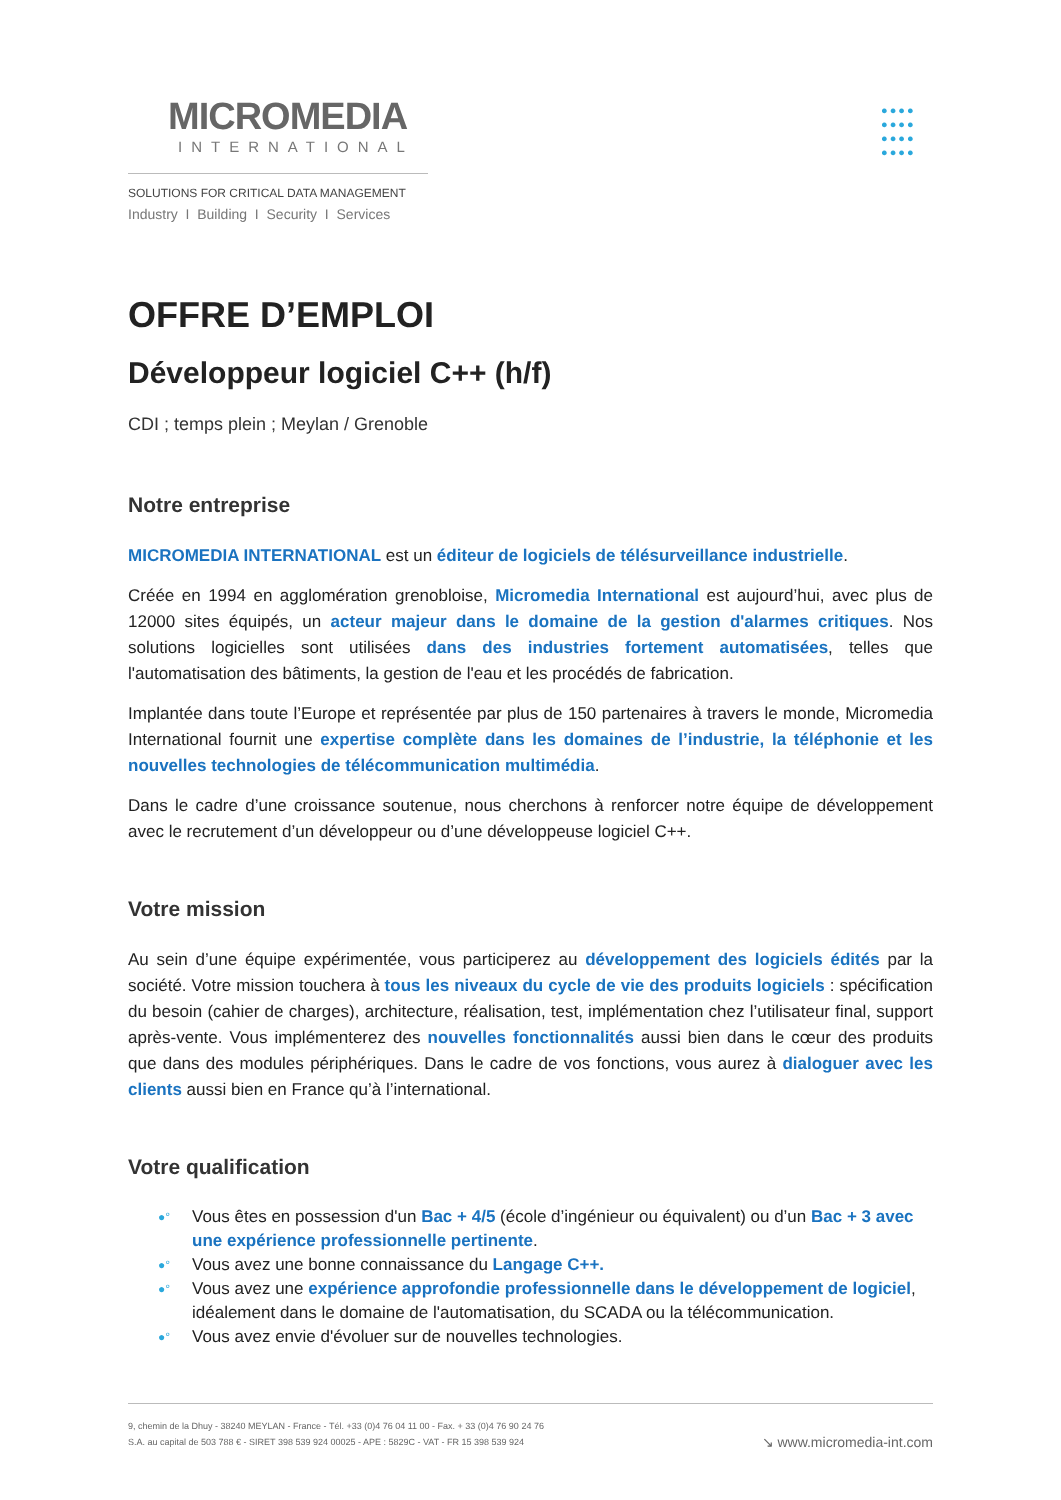MICROMEDIA
INTERNATIONAL
SOLUTIONS FOR CRITICAL DATA MANAGEMENT
Industry I Building I Security I Services
●●●●
●●●●
●●●●
●●●●
OFFRE D’EMPLOI
Développeur logiciel C++ (h/f)
CDI ; temps plein ; Meylan / Grenoble
Notre entreprise
MICROMEDIA INTERNATIONAL est un éditeur de logiciels de télésurveillance industrielle.
Créée en 1994 en agglomération grenobloise, Micromedia International est aujourd’hui, avec plus de 12000 sites équipés, un acteur majeur dans le domaine de la gestion d'alarmes critiques. Nos solutions logicielles sont utilisées dans des industries fortement automatisées, telles que l'automatisation des bâtiments, la gestion de l'eau et les procédés de fabrication.
Implantée dans toute l’Europe et représentée par plus de 150 partenaires à travers le monde, Micromedia International fournit une expertise complète dans les domaines de l’industrie, la téléphonie et les nouvelles technologies de télécommunication multimédia.
Dans le cadre d’une croissance soutenue, nous cherchons à renforcer notre équipe de développement avec le recrutement d’un développeur ou d’une développeuse logiciel C++.
Votre mission
Au sein d’une équipe expérimentée, vous participerez au développement des logiciels édités par la société. Votre mission touchera à tous les niveaux du cycle de vie des produits logiciels : spécification du besoin (cahier de charges), architecture, réalisation, test, implémentation chez l’utilisateur final, support après-vente. Vous implémenterez des nouvelles fonctionnalités aussi bien dans le cœur des produits que dans des modules périphériques. Dans le cadre de vos fonctions, vous aurez à dialoguer avec les clients aussi bien en France qu’à l’international.
Votre qualification
●° Vous êtes en possession d'un Bac + 4/5 (école d’ingénieur ou équivalent) ou d’un Bac + 3 avec une expérience professionnelle pertinente.
●° Vous avez une bonne connaissance du Langage C++.
●° Vous avez une expérience approfondie professionnelle dans le développement de logiciel, idéalement dans le domaine de l'automatisation, du SCADA ou la télécommunication.
●° Vous avez envie d'évoluer sur de nouvelles technologies.
9, chemin de la Dhuy - 38240 MEYLAN - France - Tél. +33 (0)4 76 04 11 00 - Fax. + 33 (0)4 76 90 24 76
S.A. au capital de 503 788 € - SIRET 398 539 924 00025 - APE : 5829C - VAT - FR 15 398 539 924
↘ www.micromedia-int.com